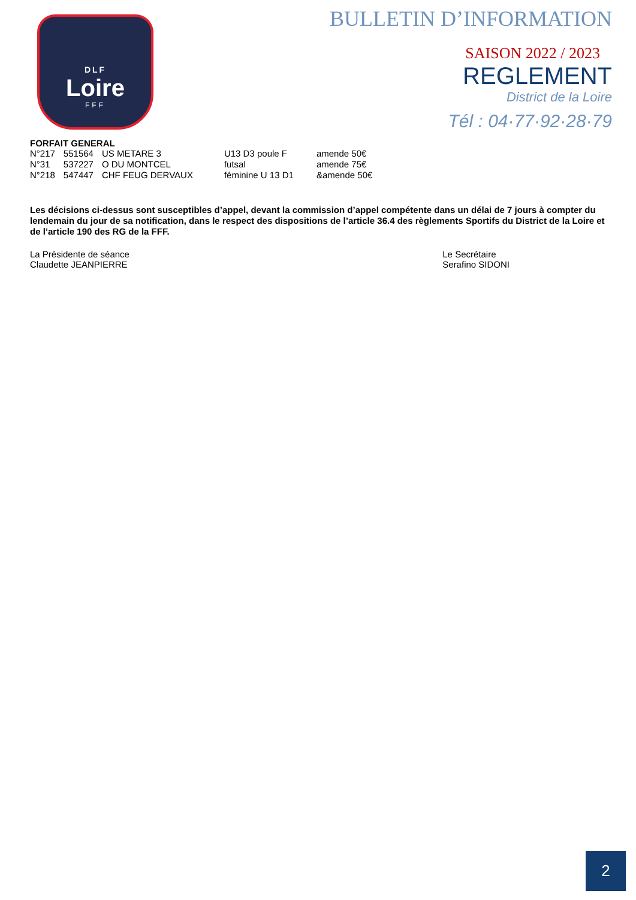DLF
Loire
FFF
BULLETIN D’INFORMATION
SAISON 2022 / 2023
REGLEMENT
District de la Loire
Tél : 04·77·92·28·79
FORFAIT GENERAL
| N°217 | 551564 | US METARE 3 | U13 D3 poule F | amende 50€ |
| N°31 | 537227 | O DU MONTCEL | futsal | amende 75€ |
| N°218 | 547447 | CHF FEUG DERVAUX | féminine U 13 D1 | &amende 50€ |
Les décisions ci-dessus sont susceptibles d’appel, devant la commission d’appel compétente dans un délai de 7 jours à compter du lendemain du jour de sa notification, dans le respect des dispositions de l’article 36.4 des règlements Sportifs du District de la Loire et de l’article 190 des RG de la FFF.
La Présidente de séance
Claudette JEANPIERRE
Le Secrétaire
Serafino SIDONI
2